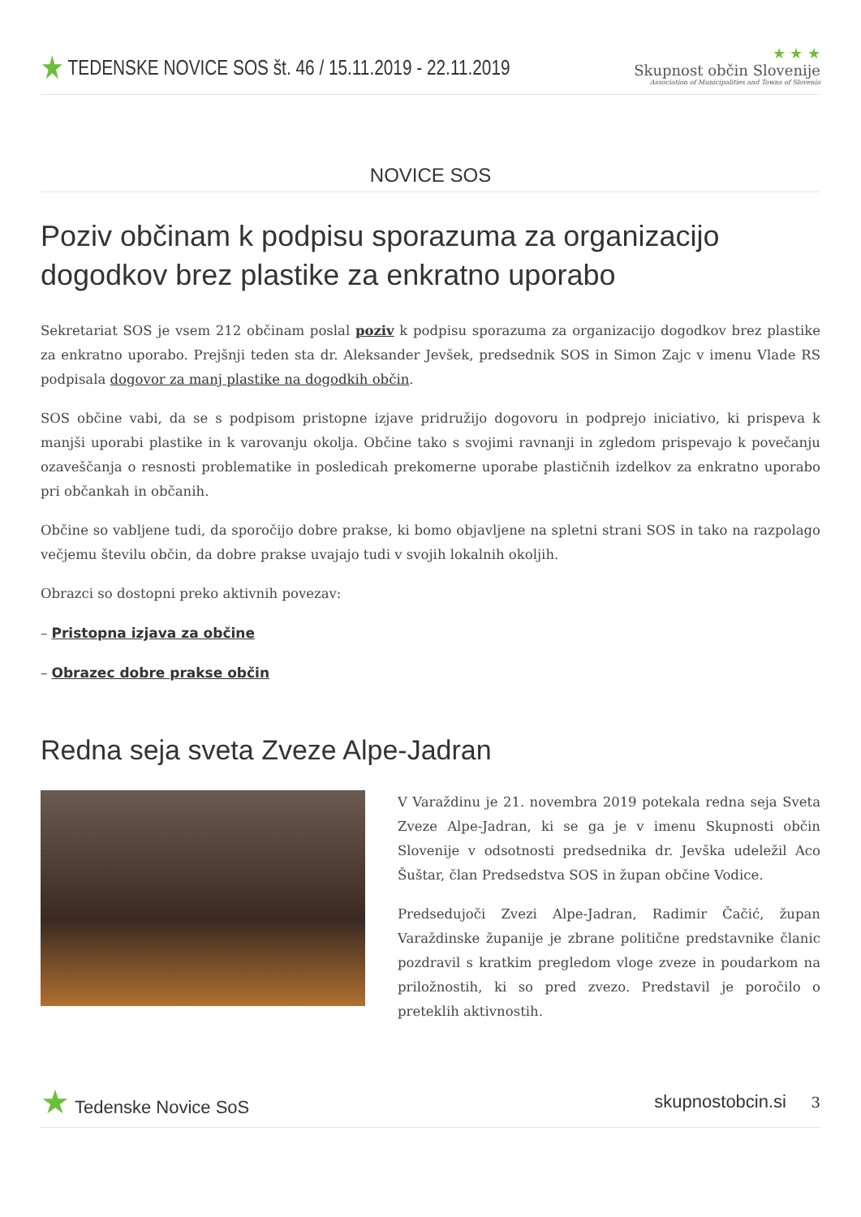★ TEDENSKE NOVICE SOS št. 46 / 15.11.2019 - 22.11.2019
★ ★ ★
Skupnost občin Slovenije
Association of Municipalities and Towns of Slovenia
NOVICE SOS
Poziv občinam k podpisu sporazuma za organizacijo dogodkov brez plastike za enkratno uporabo
Sekretariat SOS je vsem 212 občinam poslal poziv k podpisu sporazuma za organizacijo dogodkov brez plastike za enkratno uporabo. Prejšnji teden sta dr. Aleksander Jevšek, predsednik SOS in Simon Zajc v imenu Vlade RS podpisala dogovor za manj plastike na dogodkih občin.
SOS občine vabi, da se s podpisom pristopne izjave pridružijo dogovoru in podprejo iniciativo, ki prispeva k manjši uporabi plastike in k varovanju okolja. Občine tako s svojimi ravnanji in zgledom prispevajo k povečanju ozaveščanja o resnosti problematike in posledicah prekomerne uporabe plastičnih izdelkov za enkratno uporabo pri občankah in občanih.
Občine so vabljene tudi, da sporočijo dobre prakse, ki bomo objavljene na spletni strani SOS in tako na razpolago večjemu številu občin, da dobre prakse uvajajo tudi v svojih lokalnih okoljih.
Obrazci so dostopni preko aktivnih povezav:
– Pristopna izjava za občine
– Obrazec dobre prakse občin
Redna seja sveta Zveze Alpe-Jadran
V Varaždinu je 21. novembra 2019 potekala redna seja Sveta Zveze Alpe-Jadran, ki se ga je v imenu Skupnosti občin Slovenije v odsotnosti predsednika dr. Jevška udeležil Aco Šuštar, član Predsedstva SOS in župan občine Vodice.
Predsedujoči Zvezi Alpe-Jadran, Radimir Čačić, župan Varaždinske županije je zbrane politične predstavnike članic pozdravil s kratkim pregledom vloge zveze in poudarkom na priložnostih, ki so pred zvezo. Predstavil je poročilo o preteklih aktivnostih.
★ Tedenske Novice SoS skupnostobcin.si 3